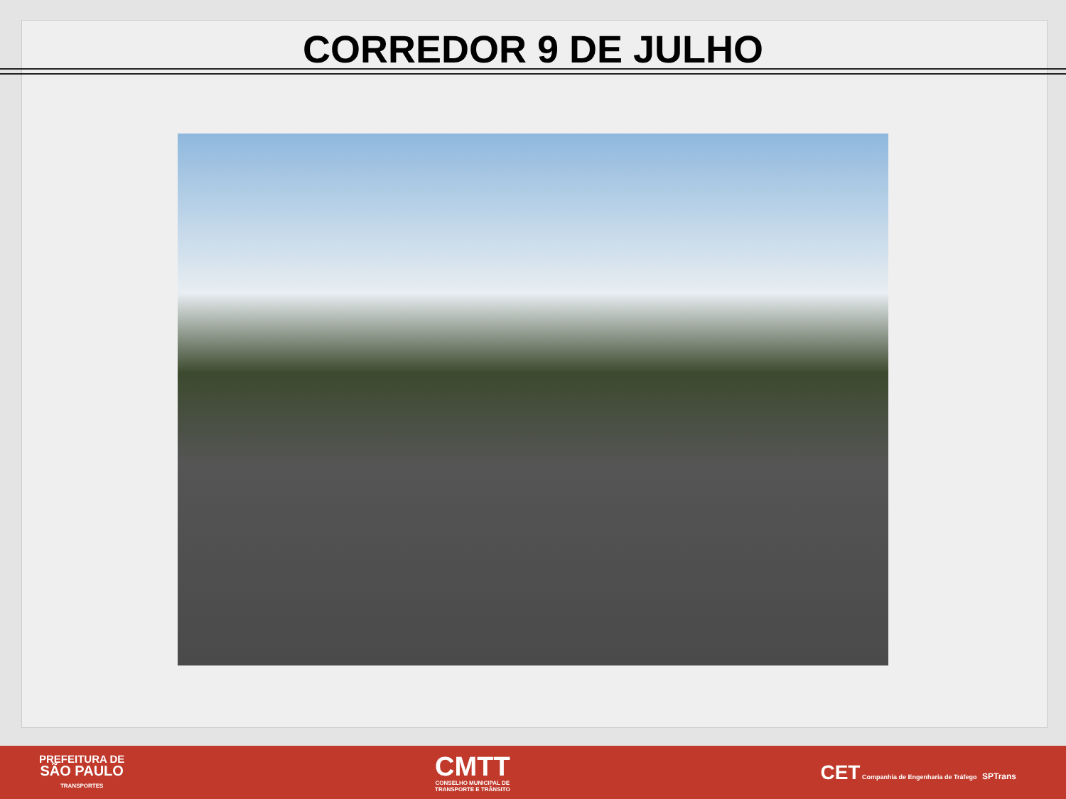CORREDOR 9 DE JULHO
PREFEITURA DE
SÃO PAULO
TRANSPORTES
CMTT
CONSELHO MUNICIPAL DE
TRANSPORTE E TRÂNSITO
CET Companhia de Engenharia de Tráfego SPTrans